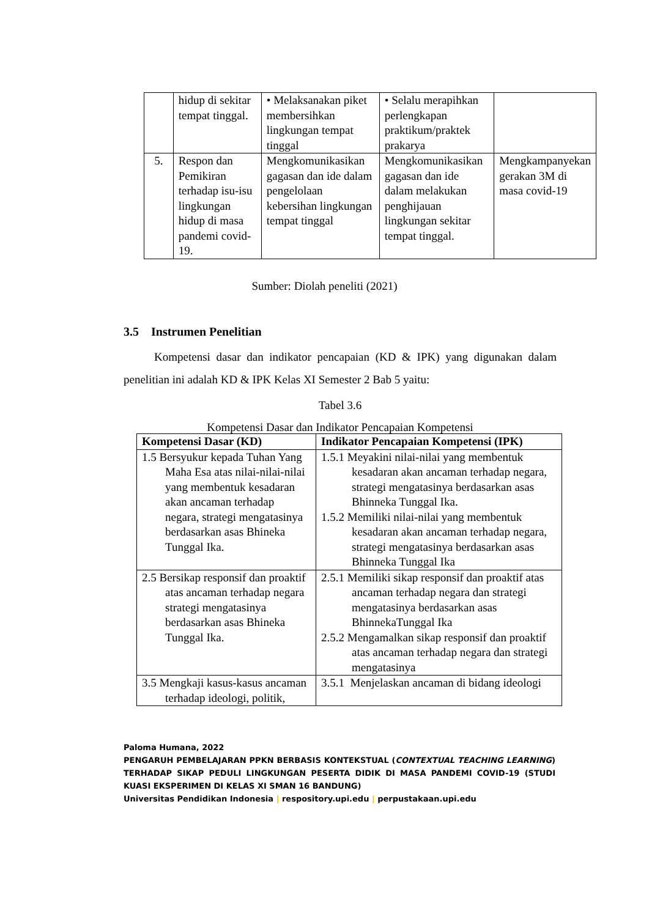| | hidup di sekitar tempat tinggal. | • Melaksanakan piket membersihkan lingkungan tempat tinggal | • Selalu merapihkan perlengkapan praktikum/praktek prakarya | |
| 5. | Respon dan Pemikiran terhadap isu-isu lingkungan hidup di masa pandemi covid-19. | Mengkomunikasikan gagasan dan ide dalam pengelolaan kebersihan lingkungan tempat tinggal | Mengkomunikasikan gagasan dan ide dalam melakukan penghijauan lingkungan sekitar tempat tinggal. | Mengkampanyekan gerakan 3M di masa covid-19 |
Sumber: Diolah peneliti (2021)
3.5 Instrumen Penelitian
Kompetensi dasar dan indikator pencapaian (KD & IPK) yang digunakan dalam penelitian ini adalah KD & IPK Kelas XI Semester 2 Bab 5 yaitu:
Tabel 3.6
Kompetensi Dasar dan Indikator Pencapaian Kompetensi
| Kompetensi Dasar (KD) | Indikator Pencapaian Kompetensi (IPK) |
| --- | --- |
| 1.5 Bersyukur kepada Tuhan Yang Maha Esa atas nilai-nilai-nilai yang membentuk kesadaran akan ancaman terhadap negara, strategi mengatasinya berdasarkan asas Bhineka Tunggal Ika. | 1.5.1 Meyakini nilai-nilai yang membentuk kesadaran akan ancaman terhadap negara, strategi mengatasinya berdasarkan asas Bhinneka Tunggal Ika. 1.5.2 Memiliki nilai-nilai yang membentuk kesadaran akan ancaman terhadap negara, strategi mengatasinya berdasarkan asas Bhinneka Tunggal Ika |
| 2.5 Bersikap responsif dan proaktif atas ancaman terhadap negara strategi mengatasinya berdasarkan asas Bhineka Tunggal Ika. | 2.5.1 Memiliki sikap responsif dan proaktif atas ancaman terhadap negara dan strategi mengatasinya berdasarkan asas BhinnekaTunggal Ika 2.5.2 Mengamalkan sikap responsif dan proaktif atas ancaman terhadap negara dan strategi mengatasinya |
| 3.5 Mengkaji kasus-kasus ancaman terhadap ideologi, politik, | 3.5.1 Menjelaskan ancaman di bidang ideologi |
Paloma Humana, 2022
PENGARUH PEMBELAJARAN PPKN BERBASIS KONTEKSTUAL (CONTEXTUAL TEACHING LEARNING) TERHADAP SIKAP PEDULI LINGKUNGAN PESERTA DIDIK DI MASA PANDEMI COVID-19 (STUDI KUASI EKSPERIMEN DI KELAS XI SMAN 16 BANDUNG)
Universitas Pendidikan Indonesia | respository.upi.edu | perpustakaan.upi.edu